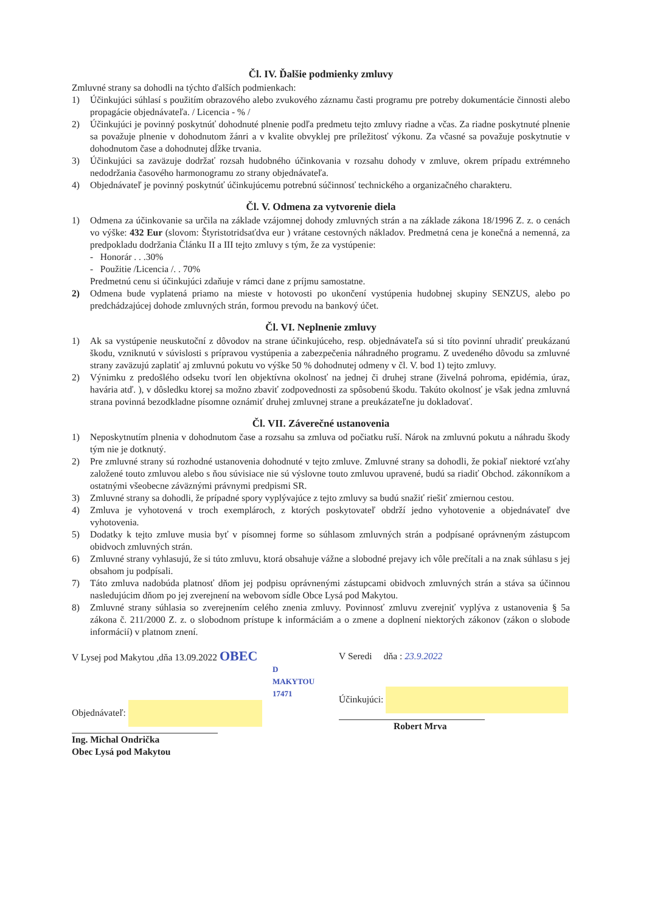Čl. IV. Ďalšie podmienky zmluvy
Zmluvné strany sa dohodli na týchto ďalších podmienkach:
1) Účinkujúci súhlasí s použitím obrazového alebo zvukového záznamu časti programu pre potreby dokumentácie činnosti alebo propagácie objednávateľa. / Licencia - % /
2) Účinkujúci je povinný poskytnúť dohodnuté plnenie podľa predmetu tejto zmluvy riadne a včas. Za riadne poskytnuté plnenie sa považuje plnenie v dohodnutom žánri a v kvalite obvyklej pre príležitosť výkonu. Za včasné sa považuje poskytnutie v dohodnutom čase a dohodnutej dĺžke trvania.
3) Účinkujúci sa zaväzuje dodržať rozsah hudobného účinkovania v rozsahu dohody v zmluve, okrem prípadu extrémneho nedodržania časového harmonogramu zo strany objednávateľa.
4) Objednávateľ je povinný poskytnúť účinkujúcemu potrebnú súčinnosť technického a organizačného charakteru.
Čl. V. Odmena za vytvorenie diela
1) Odmena za účinkovanie sa určila na základe vzájomnej dohody zmluvných strán a na základe zákona 18/1996 Z. z. o cenách vo výške: 432 Eur (slovom: Štyristotridsaťdva eur ) vrátane cestovných nákladov. Predmetná cena je konečná a nemenná, za predpokladu dodržania Článku II a III tejto zmluvy s tým, že za vystúpenie:
- Honorár . . .30%
- Použitie /Licencia /. . 70%
Predmetnú cenu si účinkujúci zdaňuje v rámci dane z príjmu samostatne.
2) Odmena bude vyplatená priamo na mieste v hotovosti po ukončení vystúpenia hudobnej skupiny SENZUS, alebo po predchádzajúcej dohode zmluvných strán, formou prevodu na bankový účet.
Čl. VI. Neplnenie zmluvy
1) Ak sa vystúpenie neuskutoční z dôvodov na strane účinkujúceho, resp. objednávateľa sú si títo povinní uhradiť preukázanú škodu, vzniknutú v súvislosti s prípravou vystúpenia a zabezpečenia náhradného programu. Z uvedeného dôvodu sa zmluvné strany zaväzujú zaplatiť aj zmluvnú pokutu vo výške 50 % dohodnutej odmeny v čl. V. bod 1) tejto zmluvy.
2) Výnimku z predošlého odseku tvorí len objektívna okolnosť na jednej či druhej strane (živelná pohroma, epidémia, úraz, havária atď. ), v dôsledku ktorej sa možno zbaviť zodpovednosti za spôsobenú škodu. Takúto okolnosť je však jedna zmluvná strana povinná bezodkladne písomne oznámiť druhej zmluvnej strane a preukázateľne ju dokladovať.
Čl. VII. Záverečné ustanovenia
1) Neposkytnutím plnenia v dohodnutom čase a rozsahu sa zmluva od počiatku ruší. Nárok na zmluvnú pokutu a náhradu škody tým nie je dotknutý.
2) Pre zmluvné strany sú rozhodné ustanovenia dohodnuté v tejto zmluve. Zmluvné strany sa dohodli, že pokiaľ niektoré vzťahy založené touto zmluvou alebo s ňou súvisiace nie sú výslovne touto zmluvou upravené, budú sa riadiť Obchod. zákonníkom a ostatnými všeobecne záväznými právnymi predpismi SR.
3) Zmluvné strany sa dohodli, že prípadné spory vyplývajúce z tejto zmluvy sa budú snažiť riešiť zmiernou cestou.
4) Zmluva je vyhotovená v troch exemplároch, z ktorých poskytovateľ obdrží jedno vyhotovenie a objednávateľ dve vyhotovenia.
5) Dodatky k tejto zmluve musia byť v písomnej forme so súhlasom zmluvných strán a podpísané oprávneným zástupcom obidvoch zmluvných strán.
6) Zmluvné strany vyhlasujú, že si túto zmluvu, ktorá obsahuje vážne a slobodné prejavy ich vôle prečítali a na znak súhlasu s jej obsahom ju podpísali.
7) Táto zmluva nadobúda platnosť dňom jej podpisu oprávnenými zástupcami obidvoch zmluvných strán a stáva sa účinnou nasledujúcim dňom po jej zverejnení na webovom sídle Obce Lysá pod Makytou.
8) Zmluvné strany súhlasia so zverejnením celého znenia zmluvy. Povinnosť zmluvu zverejniť vyplýva z ustanovenia § 5a zákona č. 211/2000 Z. z. o slobodnom prístupe k informáciám a o zmene a doplnení niektorých zákonov (zákon o slobode informácií) v platnom znení.
V Lysej pod Makytou ,dňa 13.09.2022 OBEC
D MAKYTOU
17471
Objednávateľ:
Ing. Michal Ondrička
Obec Lysá pod Makytou
V Seredi dňa : 23.9.2022
Účinkujúci:
Robert Mrva